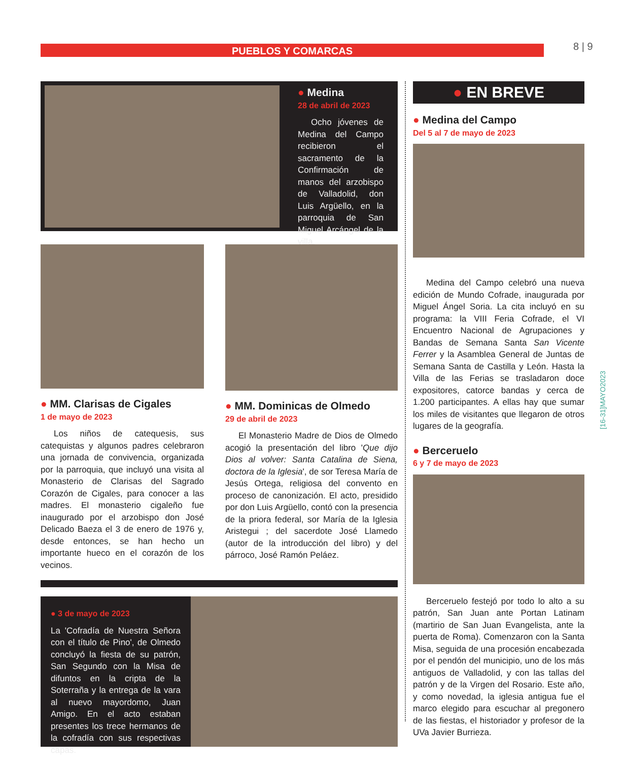PUEBLOS Y COMARCAS 8 | 9
[16-31]MAYO2023
● Medina
28 de abril de 2023
Ocho jóvenes de Medina del Campo recibieron el sacramento de la Confirmación de manos del arzobispo de Valladolid, don Luis Argüello, en la parroquia de San Miguel Arcángel de la villa.
● MM. Clarisas de Cigales
1 de mayo de 2023
Los niños de catequesis, sus catequistas y algunos padres celebraron una jornada de convivencia, organizada por la parroquia, que incluyó una visita al Monasterio de Clarisas del Sagrado Corazón de Cigales, para conocer a las madres. El monasterio cigaleño fue inaugurado por el arzobispo don José Delicado Baeza el 3 de enero de 1976 y, desde entonces, se han hecho un importante hueco en el corazón de los vecinos.
● MM. Dominicas de Olmedo
29 de abril de 2023
El Monasterio Madre de Dios de Olmedo acogió la presentación del libro 'Que dijo Dios al volver: Santa Catalina de Siena, doctora de la Iglesia', de sor Teresa María de Jesús Ortega, religiosa del convento en proceso de canonización. El acto, presidido por don Luis Argüello, contó con la presencia de la priora federal, sor María de la Iglesia Aristegui ; del sacerdote José Llamedo (autor de la introducción del libro) y del párroco, José Ramón Peláez.
● 3 de mayo de 2023
La 'Cofradía de Nuestra Señora con el título de Pino', de Olmedo concluyó la fiesta de su patrón, San Segundo con la Misa de difuntos en la cripta de la Soterraña y la entrega de la vara al nuevo mayordomo, Juan Amigo. En el acto estaban presentes los trece hermanos de la cofradía con sus respectivas capas.
● EN BREVE
● Medina del Campo
Del 5 al 7 de mayo de 2023
Medina del Campo celebró una nueva edición de Mundo Cofrade, inaugurada por Miguel Ángel Soria. La cita incluyó en su programa: la VIII Feria Cofrade, el VI Encuentro Nacional de Agrupaciones y Bandas de Semana Santa San Vicente Ferrer y la Asamblea General de Juntas de Semana Santa de Castilla y León. Hasta la Villa de las Ferias se trasladaron doce expositores, catorce bandas y cerca de 1.200 participantes. A ellas hay que sumar los miles de visitantes que llegaron de otros lugares de la geografía.
● Berceruelo
6 y 7 de mayo de 2023
Berceruelo festejó por todo lo alto a su patrón, San Juan ante Portan Latinam (martirio de San Juan Evangelista, ante la puerta de Roma). Comenzaron con la Santa Misa, seguida de una procesión encabezada por el pendón del municipio, uno de los más antiguos de Valladolid, y con las tallas del patrón y de la Virgen del Rosario. Este año, y como novedad, la iglesia antigua fue el marco elegido para escuchar al pregonero de las fiestas, el historiador y profesor de la UVa Javier Burrieza.